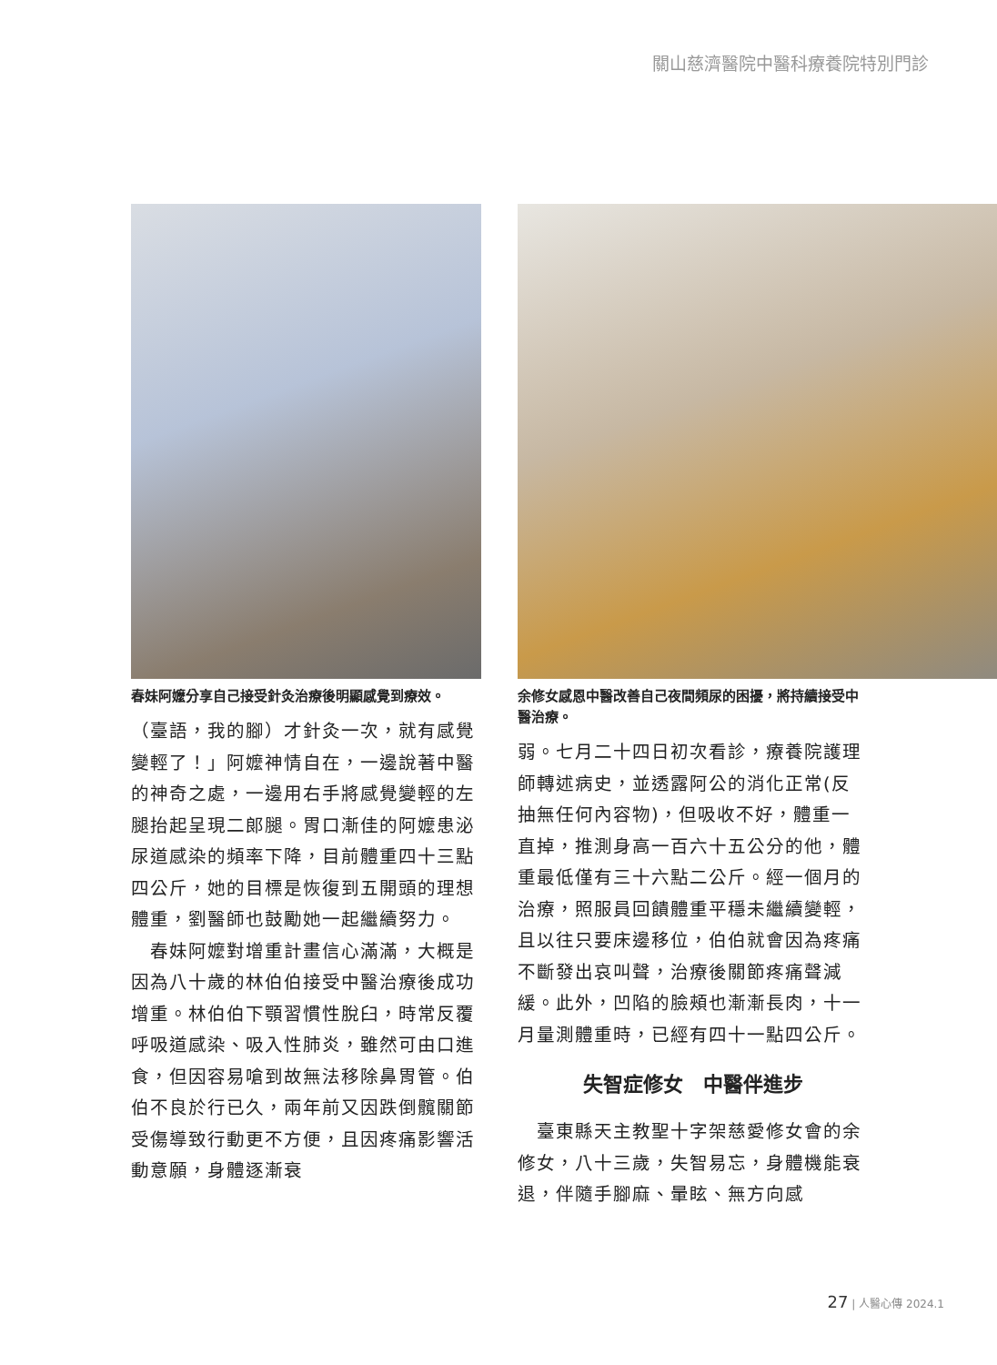關山慈濟醫院中醫科療養院特別門診
春妹阿嬤分享自己接受針灸治療後明顯感覺到療效。
（臺語，我的腳）才針灸一次，就有感覺變輕了！」阿嬤神情自在，一邊說著中醫的神奇之處，一邊用右手將感覺變輕的左腿抬起呈現二郎腿。胃口漸佳的阿嬤患泌尿道感染的頻率下降，目前體重四十三點四公斤，她的目標是恢復到五開頭的理想體重，劉醫師也鼓勵她一起繼續努力。
　春妹阿嬤對增重計畫信心滿滿，大概是因為八十歲的林伯伯接受中醫治療後成功增重。林伯伯下顎習慣性脫臼，時常反覆呼吸道感染、吸入性肺炎，雖然可由口進食，但因容易嗆到故無法移除鼻胃管。伯伯不良於行已久，兩年前又因跌倒髖關節受傷導致行動更不方便，且因疼痛影響活動意願，身體逐漸衰
余修女感恩中醫改善自己夜間頻尿的困擾，將持續接受中醫治療。
弱。七月二十四日初次看診，療養院護理師轉述病史，並透露阿公的消化正常(反抽無任何內容物)，但吸收不好，體重一直掉，推測身高一百六十五公分的他，體重最低僅有三十六點二公斤。經一個月的治療，照服員回饋體重平穩未繼續變輕，且以往只要床邊移位，伯伯就會因為疼痛不斷發出哀叫聲，治療後關節疼痛聲減緩。此外，凹陷的臉頰也漸漸長肉，十一月量測體重時，已經有四十一點四公斤。
失智症修女　中醫伴進步
　臺東縣天主教聖十字架慈愛修女會的余修女，八十三歲，失智易忘，身體機能衰退，伴隨手腳麻、暈眩、無方向感
27 | 人醫心傳 2024.1